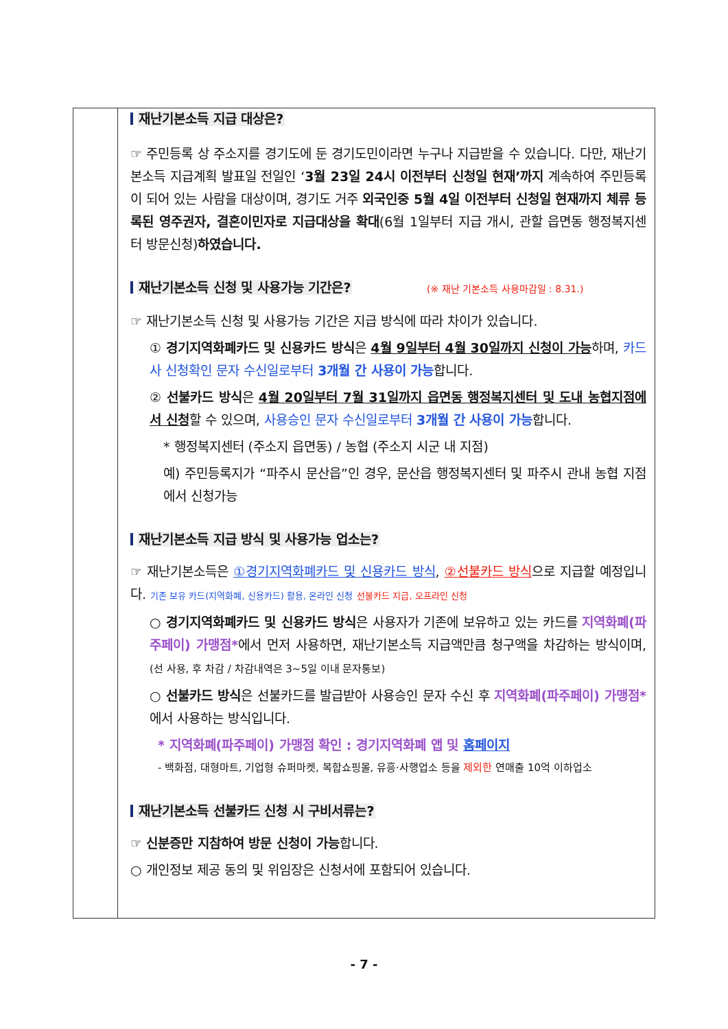재난기본소득 지급 대상은?
☞ 주민등록 상 주소지를 경기도에 둔 경기도민이라면 누구나 지급받을 수 있습니다. 다만, 재난기본소득 지급계획 발표일 전일인 ‘3월 23일 24시 이전부터 신청일 현재’까지 계속하여 주민등록이 되어 있는 사람을 대상이며, 경기도 거주 외국인중 5월 4일 이전부터 신청일 현재까지 체류 등록된 영주권자, 결혼이민자로 지급대상을 확대(6월 1일부터 지급 개시, 관할 읍면동 행정복지센터 방문신청)하였습니다.
재난기본소득 신청 및 사용가능 기간은? (※ 재난 기본소득 사용마감일 : 8.31.)
☞ 재난기본소득 신청 및 사용가능 기간은 지급 방식에 따라 차이가 있습니다.
① 경기지역화폐카드 및 신용카드 방식은 4월 9일부터 4월 30일까지 신청이 가능하며, 카드사 신청확인 문자 수신일로부터 3개월 간 사용이 가능합니다.
② 선불카드 방식은 4월 20일부터 7월 31일까지 읍면동 행정복지센터 및 도내 농협지점에서 신청할 수 있으며, 사용승인 문자 수신일로부터 3개월 간 사용이 가능합니다.
* 행정복지센터 (주소지 읍면동) / 농협 (주소지 시군 내 지점)
예) 주민등록지가 “파주시 문산읍”인 경우, 문산읍 행정복지센터 및 파주시 관내 농협 지점에서 신청가능
재난기본소득 지급 방식 및 사용가능 업소는?
☞ 재난기본소득은 ①경기지역화폐카드 및 신용카드 방식, ②선불카드 방식으로 지급할 예정입니다. 기존 보유 카드(지역화폐, 신용카드) 활용, 온라인 신청 선불카드 지급, 오프라인 신청
○ 경기지역화폐카드 및 신용카드 방식은 사용자가 기존에 보유하고 있는 카드를 지역화폐(파주페이) 가맹점*에서 먼저 사용하면, 재난기본소득 지급액만큼 청구액을 차감하는 방식이며, (선 사용, 후 차감 / 차감내역은 3~5일 이내 문자통보)
○ 선불카드 방식은 선불카드를 발급받아 사용승인 문자 수신 후 지역화폐(파주페이) 가맹점*에서 사용하는 방식입니다.
* 지역화폐(파주페이) 가맹점 확인 : 경기지역화폐 앱 및 홈페이지
- 백화점, 대형마트, 기업형 슈퍼마켓, 복합쇼핑몰, 유흥·사행업소 등을 제외한 연매출 10억 이하업소
재난기본소득 선불카드 신청 시 구비서류는?
☞ 신분증만 지참하여 방문 신청이 가능합니다.
○ 개인정보 제공 동의 및 위임장은 신청서에 포함되어 있습니다.
- 7 -